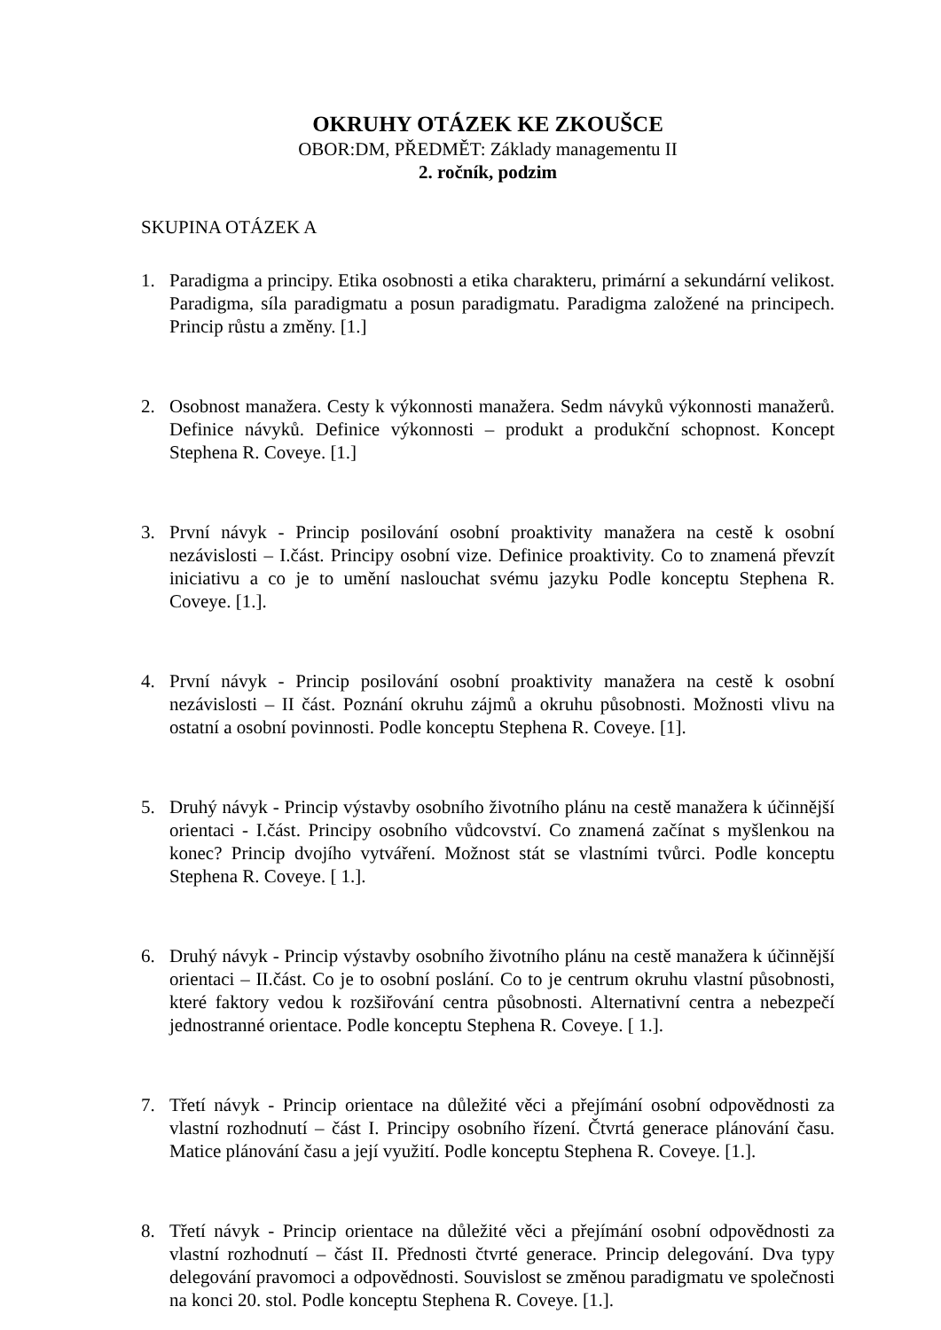OKRUHY OTÁZEK KE ZKOUŠCE
OBOR:DM, PŘEDMĚT: Základy managementu II
2. ročník, podzim
SKUPINA OTÁZEK A
1. Paradigma a principy. Etika osobnosti a etika charakteru, primární a sekundární velikost. Paradigma, síla paradigmatu a posun paradigmatu. Paradigma založené na principech. Princip růstu a změny. [1.]
2. Osobnost manažera. Cesty k výkonnosti manažera. Sedm návyků výkonnosti manažerů. Definice návyků. Definice výkonnosti – produkt a produkční schopnost. Koncept Stephena R. Coveye. [1.]
3. První návyk - Princip posilování osobní proaktivity manažera na cestě k osobní nezávislosti – I.část. Principy osobní vize. Definice proaktivity. Co to znamená převzít iniciativu a co je to umění naslouchat svému jazyku Podle konceptu Stephena R. Coveye. [1.].
4. První návyk - Princip posilování osobní proaktivity manažera na cestě k osobní nezávislosti – II část. Poznání okruhu zájmů a okruhu působnosti. Možnosti vlivu na ostatní a osobní povinnosti. Podle konceptu Stephena R. Coveye. [1].
5. Druhý návyk - Princip výstavby osobního životního plánu na cestě manažera k účinnější orientaci - I.část. Principy osobního vůdcovství. Co znamená začínat s myšlenkou na konec? Princip dvojího vytváření. Možnost stát se vlastními tvůrci. Podle konceptu Stephena R. Coveye. [ 1.].
6. Druhý návyk - Princip výstavby osobního životního plánu na cestě manažera k účinnější orientaci – II.část. Co je to osobní poslání. Co to je centrum okruhu vlastní působnosti, které faktory vedou k rozšiřování centra působnosti. Alternativní centra a nebezpečí jednostranné orientace. Podle konceptu Stephena R. Coveye. [ 1.].
7. Třetí návyk - Princip orientace na důležité věci a přejímání osobní odpovědnosti za vlastní rozhodnutí – část I. Principy osobního řízení. Čtvrtá generace plánování času. Matice plánování času a její využití. Podle konceptu Stephena R. Coveye. [1.].
8. Třetí návyk - Princip orientace na důležité věci a přejímání osobní odpovědnosti za vlastní rozhodnutí – část II. Přednosti čtvrté generace. Princip delegování. Dva typy delegování pravomoci a odpovědnosti. Souvislost se změnou paradigmatu ve společnosti na konci 20. stol. Podle konceptu Stephena R. Coveye. [1.].